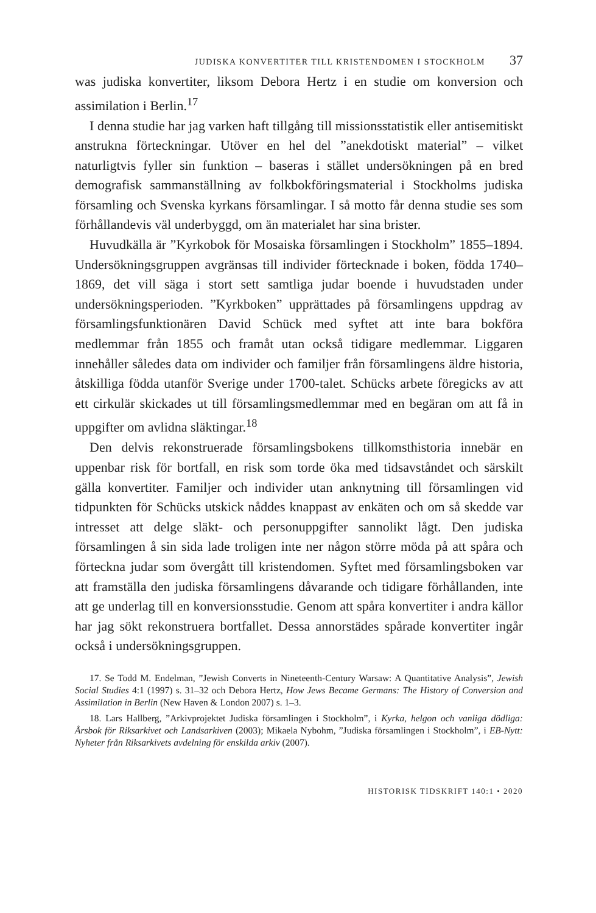JUDISKA KONVERTITER TILL KRISTENDOMEN I STOCKHOLM 37
was judiska konvertiter, liksom Debora Hertz i en studie om konversion och assimilation i Berlin.<sup>17</sup>
I denna studie har jag varken haft tillgång till missionsstatistik eller antisemitiskt anstrukna förteckningar. Utöver en hel del ”anekdotiskt material” – vilket naturligtvis fyller sin funktion – baseras i stället undersökningen på en bred demografisk sammanställning av folkbokföringsmaterial i Stockholms judiska församling och Svenska kyrkans församlingar. I så motto får denna studie ses som förhållandevis väl underbyggd, om än materialet har sina brister.
Huvudkälla är ”Kyrkobok för Mosaiska församlingen i Stockholm” 1855–1894. Undersökningsgruppen avgränsas till individer förtecknade i boken, födda 1740–1869, det vill säga i stort sett samtliga judar boende i huvudstaden under undersökningsperioden. ”Kyrkboken” upprättades på församlingens uppdrag av församlingsfunktionären David Schück med syftet att inte bara bokföra medlemmar från 1855 och framåt utan också tidigare medlemmar. Liggaren innehåller således data om individer och familjer från församlingens äldre historia, åtskilliga födda utanför Sverige under 1700-talet. Schücks arbete föregicks av att ett cirkulär skickades ut till församlingsmedlemmar med en begäran om att få in uppgifter om avlidna släktingar.<sup>18</sup>
Den delvis rekonstruerade församlingsbokens tillkomsthistoria innebär en uppenbar risk för bortfall, en risk som torde öka med tidsavståndet och särskilt gälla konvertiter. Familjer och individer utan anknytning till församlingen vid tidpunkten för Schücks utskick nåddes knappast av enkäten och om så skedde var intresset att delge släkt- och personuppgifter sannolikt lågt. Den judiska församlingen å sin sida lade troligen inte ner någon större möda på att spåra och förteckna judar som övergått till kristendomen. Syftet med församlingsboken var att framställa den judiska församlingens dåvarande och tidigare förhållanden, inte att ge underlag till en konversionsstudie. Genom att spåra konvertiter i andra källor har jag sökt rekonstruera bortfallet. Dessa annorstädes spårade konvertiter ingår också i undersökningsgruppen.
17. Se Todd M. Endelman, ”Jewish Converts in Nineteenth-Century Warsaw: A Quantitative Analysis”, Jewish Social Studies 4:1 (1997) s. 31–32 och Debora Hertz, How Jews Became Germans: The History of Conversion and Assimilation in Berlin (New Haven & London 2007) s. 1–3.
18. Lars Hallberg, ”Arkivprojektet Judiska församlingen i Stockholm”, i Kyrka, helgon och vanliga dödliga: Årsbok för Riksarkivet och Landsarkiven (2003); Mikaela Nybohm, ”Judiska församlingen i Stockholm”, i EB-Nytt: Nyheter från Riksarkivets avdelning för enskilda arkiv (2007).
HISTORISK TIDSKRIFT 140:1 • 2020